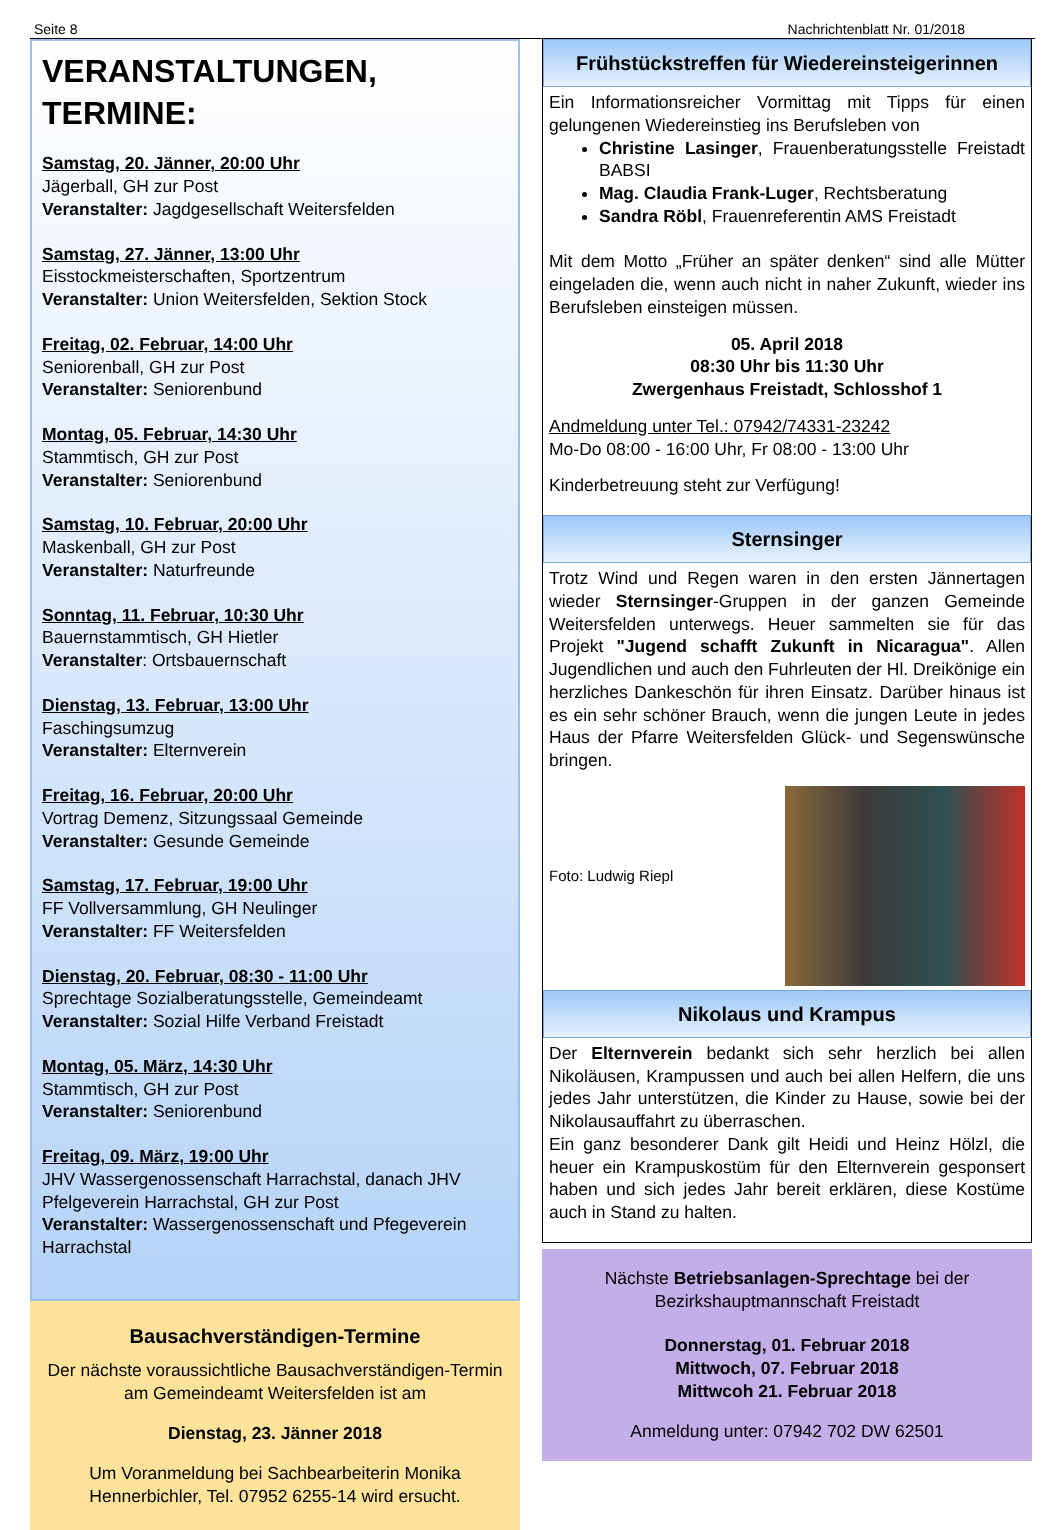Seite 8 Nachrichtenblatt Nr. 01/2018
VERANSTALTUNGEN, TERMINE:
Samstag, 20. Jänner, 20:00 Uhr
Jägerball, GH zur Post
Veranstalter: Jagdgesellschaft Weitersfelden
Samstag, 27. Jänner, 13:00 Uhr
Eisstockmeisterschaften, Sportzentrum
Veranstalter: Union Weitersfelden, Sektion Stock
Freitag, 02. Februar, 14:00 Uhr
Seniorenball, GH zur Post
Veranstalter: Seniorenbund
Montag, 05. Februar, 14:30 Uhr
Stammtisch, GH zur Post
Veranstalter: Seniorenbund
Samstag, 10. Februar, 20:00 Uhr
Maskenball, GH zur Post
Veranstalter: Naturfreunde
Sonntag, 11. Februar, 10:30 Uhr
Bauernstammtisch, GH Hietler
Veranstalter: Ortsbauernschaft
Dienstag, 13. Februar, 13:00 Uhr
Faschingsumzug
Veranstalter: Elternverein
Freitag, 16. Februar, 20:00 Uhr
Vortrag Demenz, Sitzungssaal Gemeinde
Veranstalter: Gesunde Gemeinde
Samstag, 17. Februar, 19:00 Uhr
FF Vollversammlung, GH Neulinger
Veranstalter: FF Weitersfelden
Dienstag, 20. Februar, 08:30 - 11:00 Uhr
Sprechtage Sozialberatungsstelle, Gemeindeamt
Veranstalter: Sozial Hilfe Verband Freistadt
Montag, 05. März, 14:30 Uhr
Stammtisch, GH zur Post
Veranstalter: Seniorenbund
Freitag, 09. März, 19:00 Uhr
JHV Wassergenossenschaft Harrachstal, danach JHV Pfelgeverein Harrachstal, GH zur Post
Veranstalter: Wassergenossenschaft und Pfegeverein Harrachstal
Bausachverständigen-Termine
Der nächste voraussichtliche Bausachverständigen-Termin am Gemeindeamt Weitersfelden ist am
Dienstag, 23. Jänner 2018
Um Voranmeldung bei Sachbearbeiterin Monika Hennerbichler, Tel. 07952 6255-14 wird ersucht.
Frühstückstreffen für Wiedereinsteigerinnen
Ein Informationsreicher Vormittag mit Tipps für einen gelungenen Wiedereinstieg ins Berufsleben von
Christine Lasinger, Frauenberatungsstelle Freistadt BABSI
Mag. Claudia Frank-Luger, Rechtsberatung
Sandra Röbl, Frauenreferentin AMS Freistadt
Mit dem Motto „Früher an später denken“ sind alle Mütter eingeladen die, wenn auch nicht in naher Zukunft, wieder ins Berufsleben einsteigen müssen.
05. April 2018
08:30 Uhr bis 11:30 Uhr
Zwergenhaus Freistadt, Schlosshof 1
Andmeldung unter Tel.: 07942/74331-23242
Mo-Do 08:00 - 16:00 Uhr, Fr 08:00 - 13:00 Uhr
Kinderbetreuung steht zur Verfügung!
Sternsinger
Trotz Wind und Regen waren in den ersten Jännertagen wieder Sternsinger-Gruppen in der ganzen Gemeinde Weitersfelden unterwegs. Heuer sammelten sie für das Projekt "Jugend schafft Zukunft in Nicaragua". Allen Jugendlichen und auch den Fuhrleuten der Hl. Dreikönige ein herzliches Dankeschön für ihren Einsatz. Darüber hinaus ist es ein sehr schöner Brauch, wenn die jungen Leute in jedes Haus der Pfarre Weitersfelden Glück- und Segenswünsche bringen.
Foto: Ludwig Riepl
Nikolaus und Krampus
Der Elternverein bedankt sich sehr herzlich bei allen Nikoläusen, Krampussen und auch bei allen Helfern, die uns jedes Jahr unterstützen, die Kinder zu Hause, sowie bei der Nikolausauffahrt zu überraschen.
Ein ganz besonderer Dank gilt Heidi und Heinz Hölzl, die heuer ein Krampuskostüm für den Elternverein gesponsert haben und sich jedes Jahr bereit erklären, diese Kostüme auch in Stand zu halten.
Nächste Betriebsanlagen-Sprechtage bei der Bezirkshauptmannschaft Freistadt
Donnerstag, 01. Februar 2018
Mittwoch, 07. Februar 2018
Mittwcoh 21. Februar 2018
Anmeldung unter: 07942 702 DW 62501